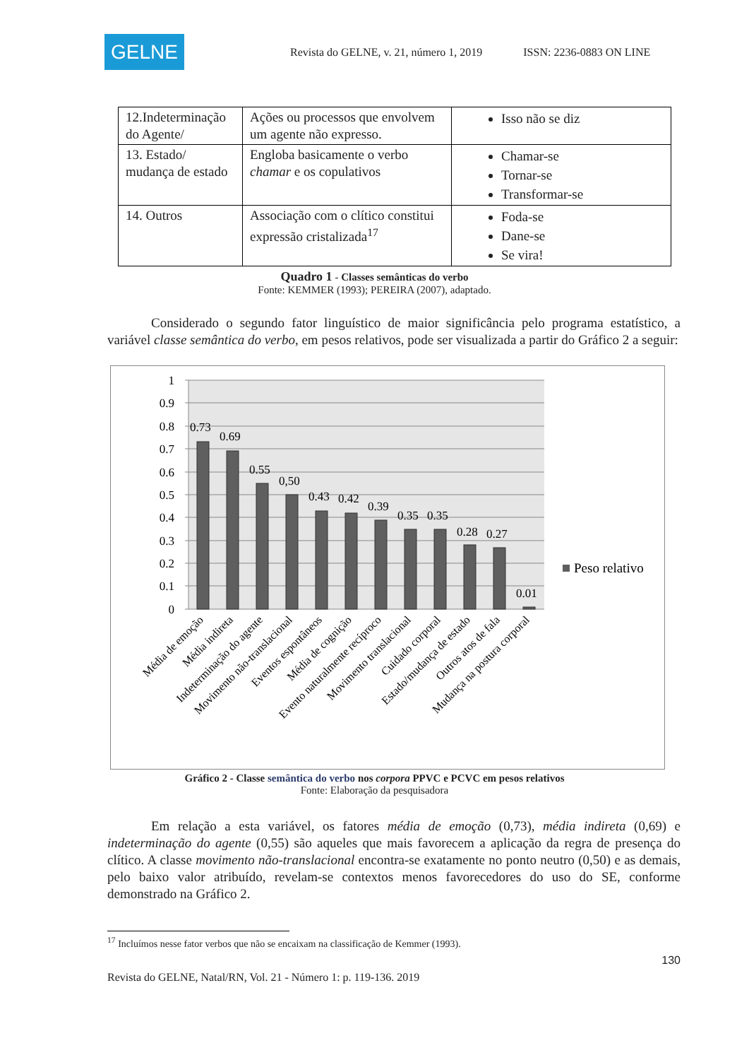GELNE
Revista do GELNE, v. 21, número 1, 2019
ISSN: 2236-0883 ON LINE
| 12.Indeterminação do Agente/ | Ações ou processos que envolvem um agente não expresso. | Isso não se diz |
| 13. Estado/ mudança de estado | Engloba basicamente o verbo chamar e os copulativos | Chamar-se Tornar-se Transformar-se |
| 14. Outros | Associação com o clítico constitui expressão cristalizada<sup>17</sup> | Foda-se Dane-se Se vira! |
Quadro 1 - Classes semânticas do verbo
Fonte: KEMMER (1993); PEREIRA (2007), adaptado.
Considerado o segundo fator linguístico de maior significância pelo programa estatístico, a variável classe semântica do verbo, em pesos relativos, pode ser visualizada a partir do Gráfico 2 a seguir:
1
0.9
0.8
0.7
0.6
0.5
0.4
0.3
0.2
0.1
0
0.73
0.69
0.55
0,50
0.43
0.42
0.39
0.35
0.35
0.28
0.27
0.01
Peso relativo
Média de emoção
Média indireta
Indeterminação do agente
Movimento não-translacional
Eventos espontâneos
Média de cognição
Evento naturalmente recíproco
Movimento translacional
Cuidado corporal
Estado/mudança de estado
Outros atos de fala
Mudança na postura corporal
Gráfico 2 - Classe semântica do verbo nos corpora PPVC e PCVC em pesos relativos
Fonte: Elaboração da pesquisadora
Em relação a esta variável, os fatores média de emoção (0,73), média indireta (0,69) e indeterminação do agente (0,55) são aqueles que mais favorecem a aplicação da regra de presença do clítico. A classe movimento não-translacional encontra-se exatamente no ponto neutro (0,50) e as demais, pelo baixo valor atribuído, revelam-se contextos menos favorecedores do uso do SE, conforme demonstrado na Gráfico 2.
<sup>17</sup> Incluímos nesse fator verbos que não se encaixam na classificação de Kemmer (1993).
130
Revista do GELNE, Natal/RN, Vol. 21 - Número 1: p. 119-136. 2019